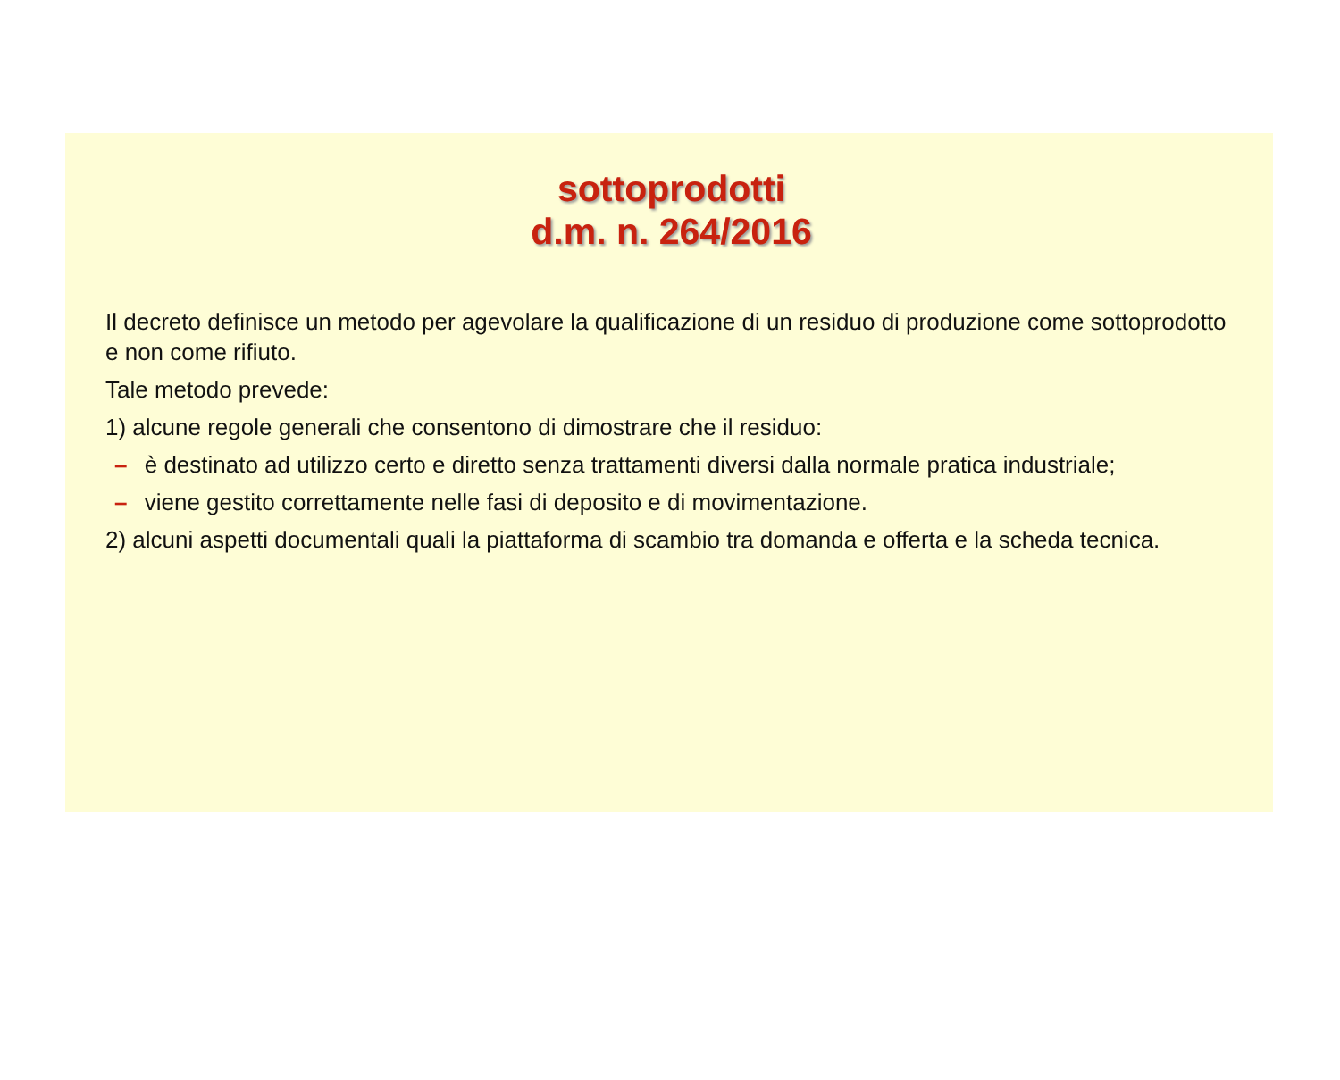sottoprodotti
d.m. n. 264/2016
Il decreto definisce un metodo per agevolare la qualificazione di un residuo di produzione come sottoprodotto e non come rifiuto.
Tale metodo prevede:
1) alcune regole generali che consentono di dimostrare che il residuo:
– è destinato ad utilizzo certo e diretto senza trattamenti diversi dalla normale pratica industriale;
– viene gestito correttamente nelle fasi di deposito e di movimentazione.
2) alcuni aspetti documentali quali la piattaforma di scambio tra domanda e offerta e la scheda tecnica.